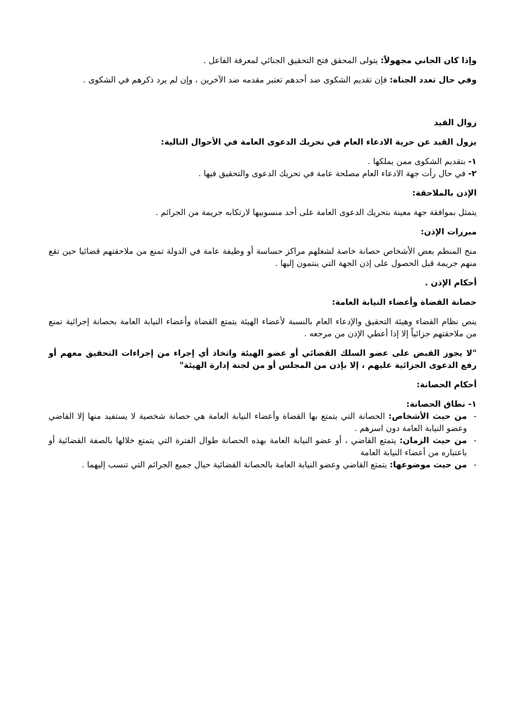وإذا كان الجاني مجهولاً: يتولى المحقق فتح التحقيق الجنائي لمعرفة الفاعل .
وفي حال تعدد الجناة: فإن تقديم الشكوى ضد أحدهم تعتبر مقدمه ضد الآخرين ، وإن لم يرد ذكرهم في الشكوى .
زوال القيد
يزول القيد عن حرية الادعاء العام في تحريك الدعوى العامة في الأحوال التالية:
١- بتقديم الشكوى ممن يملكها .
٢- في حال رأت جهة الادعاء العام مصلحة عامة في تحريك الدعوى والتحقيق فيها .
الإذن بالملاحقة:
يتمثل بموافقة جهة معينة بتحريك الدعوى العامة على أحد منسوبيها لارتكابه جريمة من الجرائم .
مبررات الإذن:
منح المنظم بعض الأشخاص حصانة خاصة لشغلهم مراكز حساسة أو وظيفة عامة في الدولة تمنع من ملاحقتهم قضائيا حين تقع منهم جريمة قبل الحصول على إذن الجهة التي ينتمون إليها .
أحكام الإذن .
حصانة القضاة وأعضاء النيابة العامة:
ينص نظام القضاء وهيئة التحقيق والإدعاء العام بالنسبة لأعضاء الهيئة يتمتع القضاة وأعضاء النيابة العامة بحصانة إجرائية تمنع من ملاحقتهم جزائياً إلا إذا أعطي الإذن من مرجعه .
"لا يجوز القبض على عضو السلك القضائي أو عضو الهيئة واتخاذ أي إجراء من إجراءات التحقيق معهم أو رفع الدعوى الجزائية عليهم ، إلا بإذن من المجلس أو من لجنة إدارة الهيئة"
أحكام الحصانة:
١- نطاق الحصانة:
- من حيث الأشخاص: الحصانة التي يتمتع بها القضاة وأعضاء النيابة العامة هي حصانة شخصية لا يستفيد منها إلا القاضي وعضو النيابة العامة دون اسرهم .
- من حيث الزمان: يتمتع القاضي ، أو عضو النيابة العامة بهذه الحصانة طوال الفترة التي يتمتع خلالها بالصفة القضائية أو باعتباره من أعضاء النيابة العامة
- من حيث موضوعها: يتمتع القاضي وعضو النيابة العامة بالحصانة القضائية حيال جميع الجرائم التي تنسب إليهما .